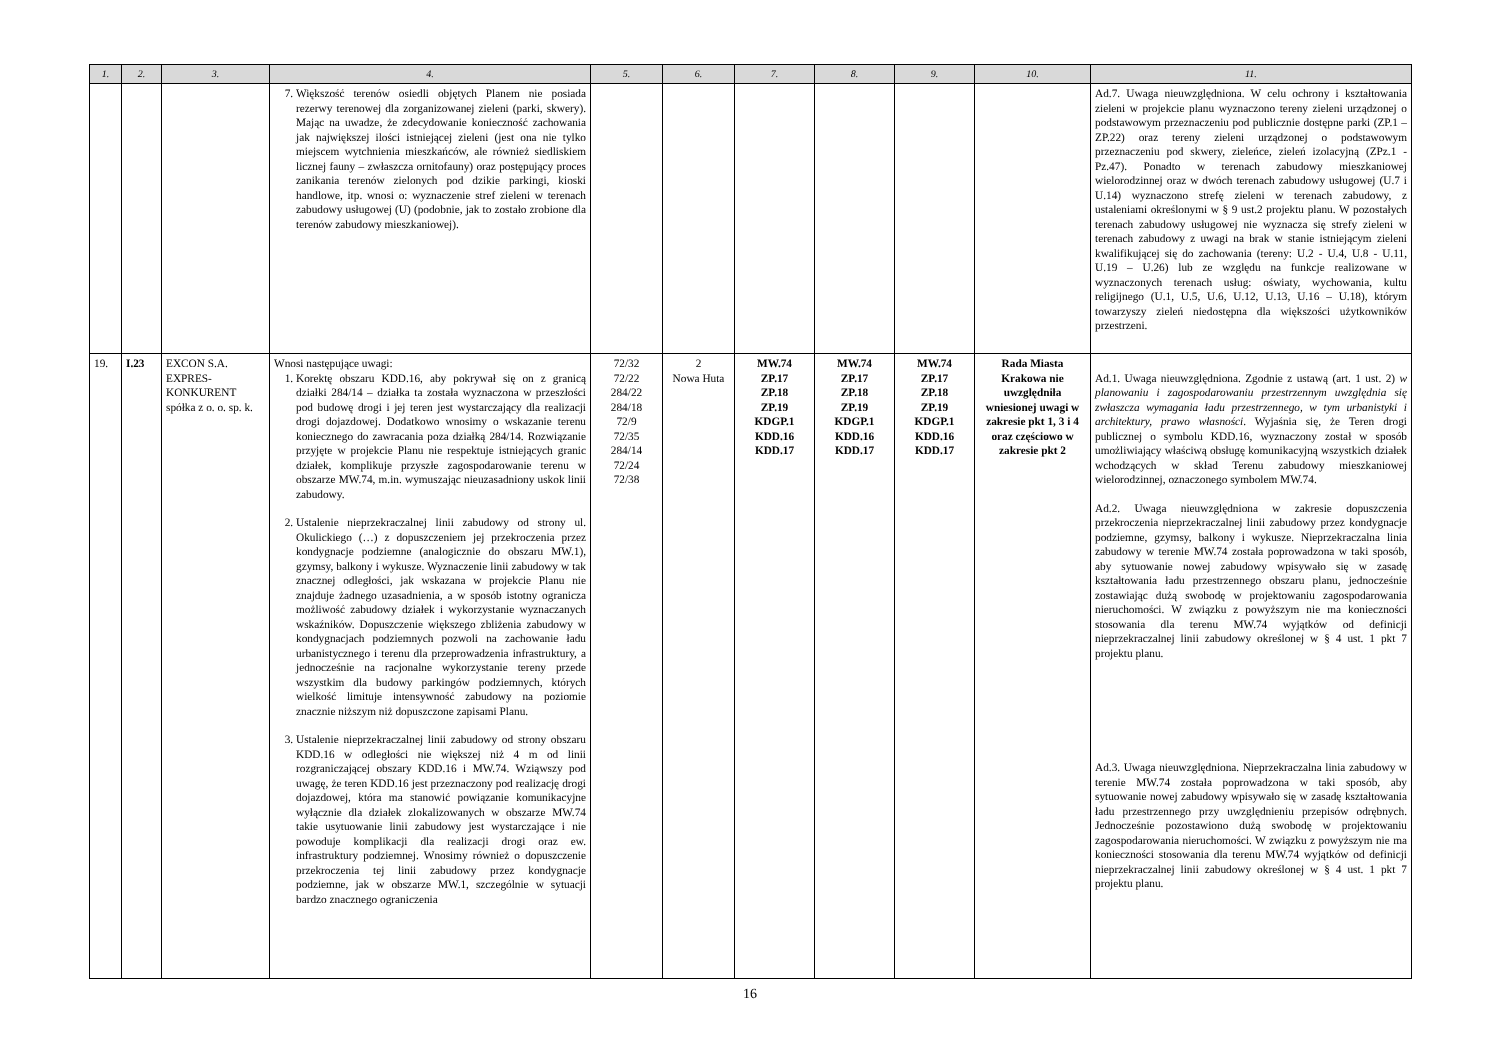| 1. | 2. | 3. | 4. | 5. | 6. | 7. | 8. | 9. | 10. | 11. |
| --- | --- | --- | --- | --- | --- | --- | --- | --- | --- | --- |
| | | | 7. Większość terenów osiedli objętych Planem nie posiada rezerwy terenowej dla zorganizowanej zieleni (parki, skwery). Mając na uwadze, że zdecydowanie konieczność zachowania jak największej ilości istniejącej zieleni (jest ona nie tylko miejscem wytchnienia mieszkańców, ale również siedliskiem licznej fauny – zwłaszcza ornitofauny) oraz postępujący proces zanikania terenów zielonych pod dzikie parkingi, kioski handlowe, itp. wnosi o: wyznaczenie stref zieleni w terenach zabudowy usługowej (U) (podobnie, jak to zostało zrobione dla terenów zabudowy mieszkaniowej). | | | | | | | Ad.7. Uwaga nieuwzględniona. W celu ochrony i kształtowania zieleni w projekcie planu wyznaczono tereny zieleni urządzonej o podstawowym przeznaczeniu pod publicznie dostępne parki (ZP.1 – ZP.22) oraz tereny zieleni urządzonej o podstawowym przeznaczeniu pod skwery, zieleńce, zieleń izolacyjną (ZPz.1 - Pz.47). Ponadto w terenach zabudowy mieszkaniowej wielorodzinnej oraz w dwóch terenach zabudowy usługowej (U.7 i U.14) wyznaczono strefę zieleni w terenach zabudowy, z ustaleniami określonymi w § 9 ust.2 projektu planu. W pozostałych terenach zabudowy usługowej nie wyznacza się strefy zieleni w terenach zabudowy z uwagi na brak w stanie istniejącym zieleni kwalifikującej się do zachowania (tereny: U.2 - U.4, U.8 - U.11, U.19 – U.26) lub ze względu na funkcje realizowane w wyznaczonych terenach usług: oświaty, wychowania, kultu religijnego (U.1, U.5, U.6, U.12, U.13, U.16 – U.18), którym towarzyszy zieleń niedostępna dla większości użytkowników przestrzeni. |
| 19. | I.23 | EXCON S.A. EXPRES-KONKURENT spółka z o. o. sp. k. | Wnosi następujące uwagi: 1. Korektę obszaru KDD.16, aby pokrywał się on z granicą działki 284/14 – działka ta została wyznaczona w przeszłości pod budowę drogi i jej teren jest wystarczający dla realizacji drogi dojazdowej. Dodatkowo wnosimy o wskazanie terenu koniecznego do zawracania poza działką 284/14. Rozwiązanie przyjęte w projekcie Planu nie respektuje istniejących granic działek, komplikuje przyszłe zagospodarowanie terenu w obszarze MW.74, m.in. wymuszając nieuzasadniony uskok linii zabudowy. 2. Ustalenie nieprzekraczalnej linii zabudowy od strony ul. Okulickiego (…) z dopuszczeniem jej przekroczenia przez kondygnacje podziemne (analogicznie do obszaru MW.1), gzymsy, balkony i wykusze. Wyznaczenie linii zabudowy w tak znacznej odległości, jak wskazana w projekcie Planu nie znajduje żadnego uzasadnienia, a w sposób istotny ogranicza możliwość zabudowy działek i wykorzystanie wyznaczanych wskaźników. Dopuszczenie większego zbliżenia zabudowy w kondygnacjach podziemnych pozwoli na zachowanie ładu urbanistycznego i terenu dla przeprowadzenia infrastruktury, a jednocześnie na racjonalne wykorzystanie tereny przede wszystkim dla budowy parkingów podziemnych, których wielkość limituje intensywność zabudowy na poziomie znacznie niższym niż dopuszczone zapisami Planu. 3. Ustalenie nieprzekraczalnej linii zabudowy od strony obszaru KDD.16 w odległości nie większej niż 4 m od linii rozgraniczającej obszary KDD.16 i MW.74. Wziąwszy pod uwagę, że teren KDD.16 jest przeznaczony pod realizację drogi dojazdowej, która ma stanowić powiązanie komunikacyjne wyłącznie dla działek zlokalizowanych w obszarze MW.74 takie usytuowanie linii zabudowy jest wystarczające i nie powoduje komplikacji dla realizacji drogi oraz ew. infrastruktury podziemnej. Wnosimy również o dopuszczenie przekroczenia tej linii zabudowy przez kondygnacje podziemne, jak w obszarze MW.1, szczególnie w sytuacji bardzo znacznego ograniczenia | 72/32 72/22 284/22 284/18 72/9 72/35 284/14 72/24 72/38 | 2 Nowa Huta | MW.74 ZP.17 ZP.18 ZP.19 KDGP.1 KDD.16 KDD.17 | MW.74 ZP.17 ZP.18 ZP.19 KDGP.1 KDD.16 KDD.17 | MW.74 ZP.17 ZP.18 ZP.19 KDGP.1 KDD.16 KDD.17 | Rada Miasta Krakowa nie uwzględniła wniesionej uwagi w zakresie pkt 1, 3 i 4 oraz częściowo w zakresie pkt 2 | Ad.1. Uwaga nieuwzględniona. Zgodnie z ustawą (art. 1 ust. 2) w planowaniu i zagospodarowaniu przestrzennym uwzględnia się zwłaszcza wymagania ładu przestrzennego, w tym urbanistyki i architektury, prawo własności . Wyjaśnia się, że Teren drogi publicznej o symbolu KDD.16, wyznaczony został w sposób umożliwiający właściwą obsługę komunikacyjną wszystkich działek wchodzących w skład Terenu zabudowy mieszkaniowej wielorodzinnej, oznaczonego symbolem MW.74. Ad.2. Uwaga nieuwzględniona w zakresie dopuszczenia przekroczenia nieprzekraczalnej linii zabudowy przez kondygnacje podziemne, gzymsy, balkony i wykusze. Nieprzekraczalna linia zabudowy w terenie MW.74 została poprowadzona w taki sposób, aby sytuowanie nowej zabudowy wpisywało się w zasadę kształtowania ładu przestrzennego obszaru planu, jednocześnie zostawiając dużą swobodę w projektowaniu zagospodarowania nieruchomości. W związku z powyższym nie ma konieczności stosowania dla terenu MW.74 wyjątków od definicji nieprzekraczalnej linii zabudowy określonej w § 4 ust. 1 pkt 7 projektu planu. Ad.3. Uwaga nieuwzględniona. Nieprzekraczalna linia zabudowy w terenie MW.74 została poprowadzona w taki sposób, aby sytuowanie nowej zabudowy wpisywało się w zasadę kształtowania ładu przestrzennego przy uwzględnieniu przepisów odrębnych. Jednocześnie pozostawiono dużą swobodę w projektowaniu zagospodarowania nieruchomości. W związku z powyższym nie ma konieczności stosowania dla terenu MW.74 wyjątków od definicji nieprzekraczalnej linii zabudowy określonej w § 4 ust. 1 pkt 7 projektu planu. |
16